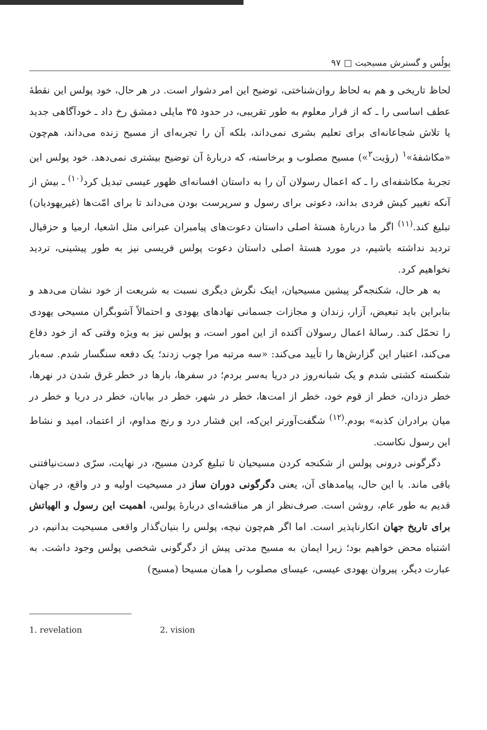پولُس و گسترش مسیحیت □ ۹۷
لحاظ تاریخی و هم به لحاظ روان‌شناختی، توضیح این امر دشوار است. در هر حال، خود پولس این نقطهٔ عطف اساسی را ـ که از قرار معلوم به طور تقریبی، در حدود ۳۵ مایلی دمشق رخ داد ـ خودآگاهی جدید یا تلاش شجاعانه‌ای برای تعلیم بشری نمی‌داند، بلکه آن را تجربه‌ای از مسیح زنده می‌داند، هم‌چون «مکاشفهٔ»<sup>۱</sup> (رؤیت<sup>۲</sup>») مسیح مصلوب و برخاسته، که دربارهٔ آن توضیح بیشتری نمی‌دهد. خود پولس این تجربهٔ مکاشفه‌ای را ـ که اعمال رسولان آن را به داستان افسانه‌ای ظهور عیسی تبدیل کرد<sup>(۱۰)</sup> ـ بیش از آنکه تغییر کیش فردی بداند، دعوتی برای رسول و سرپرست بودن می‌داند تا برای امّت‌ها (غیریهودیان) تبلیغ کند.<sup>(۱۱)</sup> اگر ما دربارهٔ هستهٔ اصلی داستان دعوت‌های پیامبران عبرانی مثل اشعیا، ارمیا و حزقیال تردید نداشته باشیم، در مورد هستهٔ اصلی داستان دعوت پولس فریسی نیز به طور پیشینی، تردید نخواهیم کرد.
به هر حال، شکنجه‌گر پیشین مسیحیان، اینک نگرش دیگری نسبت به شریعت از خود نشان می‌دهد و بنابراین باید تبعیض، آزار، زندان و مجازات جسمانی نهادهای یهودی و احتمالاً آشوبگران مسیحی یهودی را تحمّل کند. رسالهٔ اعمال رسولان آکنده از این امور است، و پولس نیز به ویژه وقتی که از خود دفاع می‌کند، اعتبار این گزارش‌ها را تأیید می‌کند: «سه مرتبه مرا چوب زدند؛ یک دفعه سنگسار شدم. سه‌بار شکسته کشتی شدم و یک شبانه‌روز در دریا به‌سر بردم؛ در سفرها، بارها در خطر غرق شدن در نهرها، خطر دزدان، خطر از قوم خود، خطر از امت‌ها، خطر در شهر، خطر در بیابان، خطر در دریا و خطر در میان برادران کذبه» بودم.<sup>(۱۲)</sup> شگفت‌آورتر این‌که، این فشار درد و رنج مداوم، از اعتماد، امید و نشاط این رسول نکاست.
دگرگونی درونی پولس از شکنجه کردن مسیحیان تا تبلیغ کردن مسیح، در نهایت، سرّی دست‌نیافتنی باقی ماند. با این حال، پیامدهای آن، یعنی دگرگونی دوران ساز در مسیحیت اولیه و در واقع، در جهان قدیم به طور عام، روشن است. صرف‌نظر از هر مناقشه‌ای دربارهٔ پولس، اهمیت این رسول و الهیاتش برای تاریخ جهان انکارناپذیر است. اما اگر هم‌چون نیچه، پولس را بنیان‌گذار واقعی مسیحیت بدانیم، در اشتباه محض خواهیم بود؛ زیرا ایمان به مسیح مدتی پیش از دگرگونی شخصی پولس وجود داشت. به عبارت دیگر، پیروان یهودی عیسی، عیسای مصلوب را همان مسیحا (مسیح)
1. revelation 2. vision